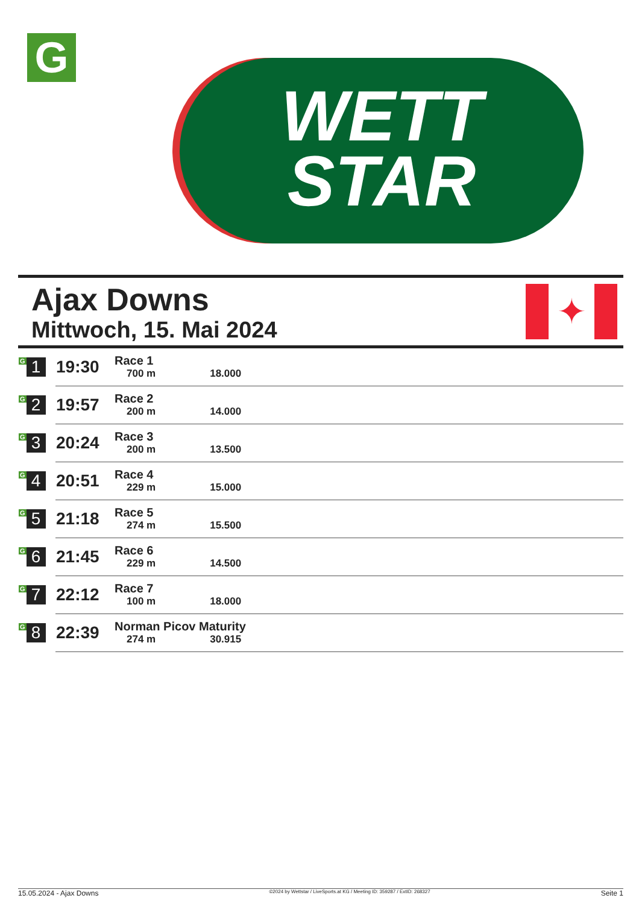G
WETT
STAR
Ajax Downs
Mittwoch, 15. Mai 2024
✦
| G 1 | 19:30 | Race 1 700 m 18.000 |
| G 2 | 19:57 | Race 2 200 m 14.000 |
| G 3 | 20:24 | Race 3 200 m 13.500 |
| G 4 | 20:51 | Race 4 229 m 15.000 |
| G 5 | 21:18 | Race 5 274 m 15.500 |
| G 6 | 21:45 | Race 6 229 m 14.500 |
| G 7 | 22:12 | Race 7 100 m 18.000 |
| G 8 | 22:39 | Norman Picov Maturity 274 m 30.915 |
15.05.2024 - Ajax Downs ©2024 by Wettstar / LiveSports.at KG / Meeting ID: 359287 / ExtID: 268327 Seite 1